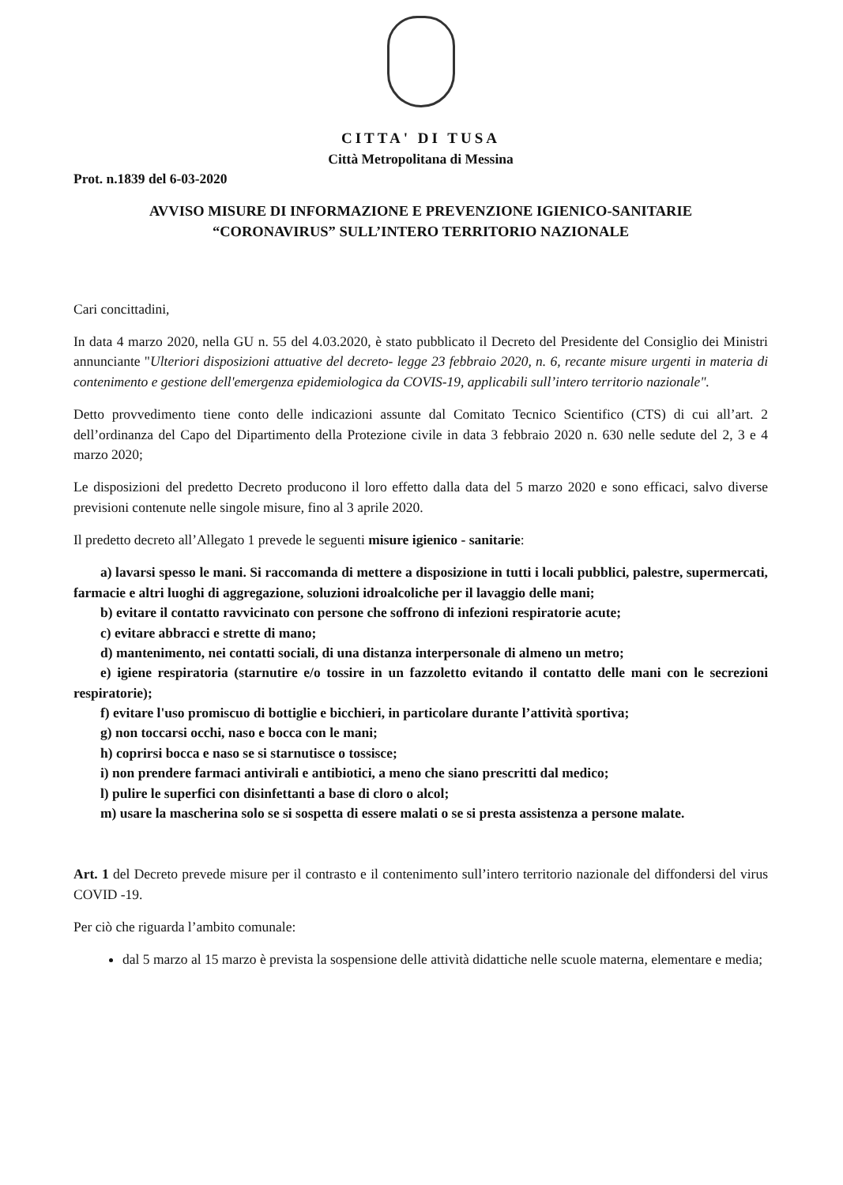CITTA' DI TUSA
Città Metropolitana di Messina
Prot. n.1839 del 6-03-2020
AVVISO MISURE DI INFORMAZIONE E PREVENZIONE IGIENICO-SANITARIE
“CORONAVIRUS” SULL’INTERO TERRITORIO NAZIONALE
Cari concittadini,
In data 4 marzo 2020, nella GU n. 55 del 4.03.2020, è stato pubblicato il Decreto del Presidente del Consiglio dei Ministri annunciante "Ulteriori disposizioni attuative del decreto- legge 23 febbraio 2020, n. 6, recante misure urgenti in materia di contenimento e gestione dell'emergenza epidemiologica da COVIS-19, applicabili sull’intero territorio nazionale".
Detto provvedimento tiene conto delle indicazioni assunte dal Comitato Tecnico Scientifico (CTS) di cui all’art. 2 dell’ordinanza del Capo del Dipartimento della Protezione civile in data 3 febbraio 2020 n. 630 nelle sedute del 2, 3 e 4 marzo 2020;
Le disposizioni del predetto Decreto producono il loro effetto dalla data del 5 marzo 2020 e sono efficaci, salvo diverse previsioni contenute nelle singole misure, fino al 3 aprile 2020.
Il predetto decreto all’Allegato 1 prevede le seguenti misure igienico - sanitarie:
a) lavarsi spesso le mani. Si raccomanda di mettere a disposizione in tutti i locali pubblici, palestre, supermercati, farmacie e altri luoghi di aggregazione, soluzioni idroalcoliche per il lavaggio delle mani;
b) evitare il contatto ravvicinato con persone che soffrono di infezioni respiratorie acute;
c) evitare abbracci e strette di mano;
d) mantenimento, nei contatti sociali, di una distanza interpersonale di almeno un metro;
e) igiene respiratoria (starnutire e/o tossire in un fazzoletto evitando il contatto delle mani con le secrezioni respiratorie);
f) evitare l'uso promiscuo di bottiglie e bicchieri, in particolare durante l’attività sportiva;
g) non toccarsi occhi, naso e bocca con le mani;
h) coprirsi bocca e naso se si starnutisce o tossisce;
i) non prendere farmaci antivirali e antibiotici, a meno che siano prescritti dal medico;
l) pulire le superfici con disinfettanti a base di cloro o alcol;
m) usare la mascherina solo se si sospetta di essere malati o se si presta assistenza a persone malate.
Art. 1 del Decreto prevede misure per il contrasto e il contenimento sull’intero territorio nazionale del diffondersi del virus COVID -19.
Per ciò che riguarda l’ambito comunale:
dal 5 marzo al 15 marzo è prevista la sospensione delle attività didattiche nelle scuole materna, elementare e media;